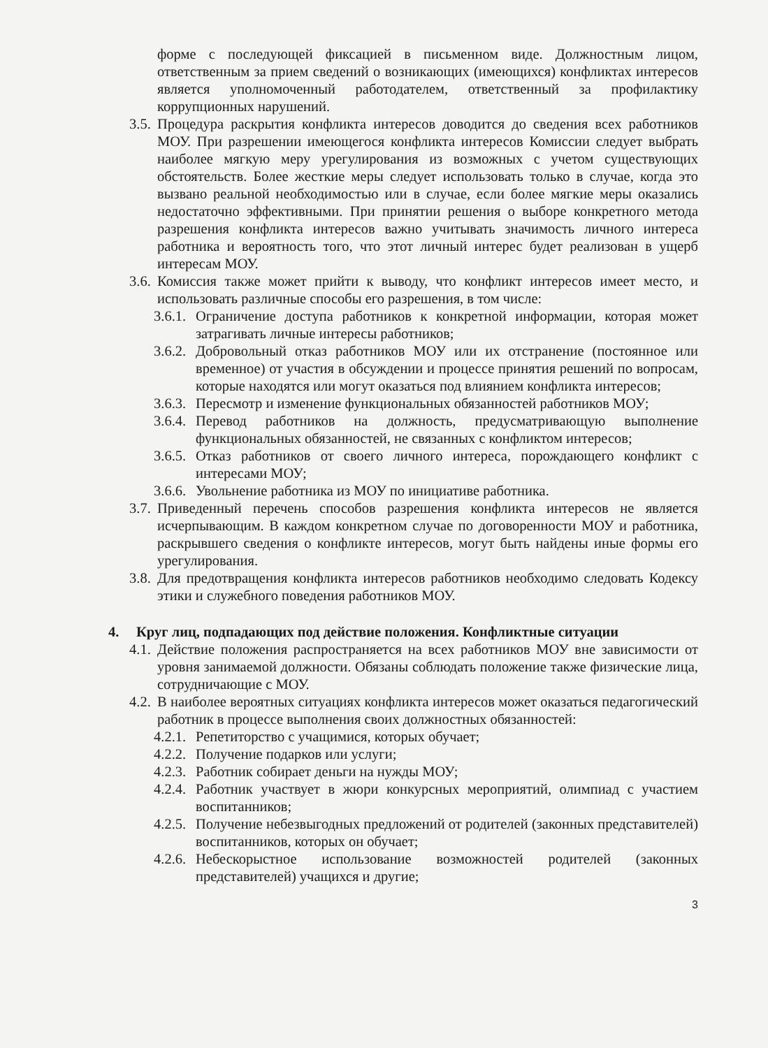форме с последующей фиксацией в письменном виде. Должностным лицом, ответственным за прием сведений о возникающих (имеющихся) конфликтах интересов является уполномоченный работодателем, ответственный за профилактику коррупционных нарушений.
3.5. Процедура раскрытия конфликта интересов доводится до сведения всех работников МОУ. При разрешении имеющегося конфликта интересов Комиссии следует выбрать наиболее мягкую меру урегулирования из возможных с учетом существующих обстоятельств. Более жесткие меры следует использовать только в случае, когда это вызвано реальной необходимостью или в случае, если более мягкие меры оказались недостаточно эффективными. При принятии решения о выборе конкретного метода разрешения конфликта интересов важно учитывать значимость личного интереса работника и вероятность того, что этот личный интерес будет реализован в ущерб интересам МОУ.
3.6. Комиссия также может прийти к выводу, что конфликт интересов имеет место, и использовать различные способы его разрешения, в том числе:
3.6.1. Ограничение доступа работников к конкретной информации, которая может затрагивать личные интересы работников;
3.6.2. Добровольный отказ работников МОУ или их отстранение (постоянное или временное) от участия в обсуждении и процессе принятия решений по вопросам, которые находятся или могут оказаться под влиянием конфликта интересов;
3.6.3. Пересмотр и изменение функциональных обязанностей работников МОУ;
3.6.4. Перевод работников на должность, предусматривающую выполнение функциональных обязанностей, не связанных с конфликтом интересов;
3.6.5. Отказ работников от своего личного интереса, порождающего конфликт с интересами МОУ;
3.6.6. Увольнение работника из МОУ по инициативе работника.
3.7. Приведенный перечень способов разрешения конфликта интересов не является исчерпывающим. В каждом конкретном случае по договоренности МОУ и работника, раскрывшего сведения о конфликте интересов, могут быть найдены иные формы его урегулирования.
3.8. Для предотвращения конфликта интересов работников необходимо следовать Кодексу этики и служебного поведения работников МОУ.
4. Круг лиц, подпадающих под действие положения. Конфликтные ситуации
4.1. Действие положения распространяется на всех работников МОУ вне зависимости от уровня занимаемой должности. Обязаны соблюдать положение также физические лица, сотрудничающие с МОУ.
4.2. В наиболее вероятных ситуациях конфликта интересов может оказаться педагогический работник в процессе выполнения своих должностных обязанностей:
4.2.1. Репетиторство с учащимися, которых обучает;
4.2.2. Получение подарков или услуги;
4.2.3. Работник собирает деньги на нужды МОУ;
4.2.4. Работник участвует в жюри конкурсных мероприятий, олимпиад с участием воспитанников;
4.2.5. Получение небезвыгодных предложений от родителей (законных представителей) воспитанников, которых он обучает;
4.2.6. Небескорыстное использование возможностей родителей (законных представителей) учащихся и другие;
3